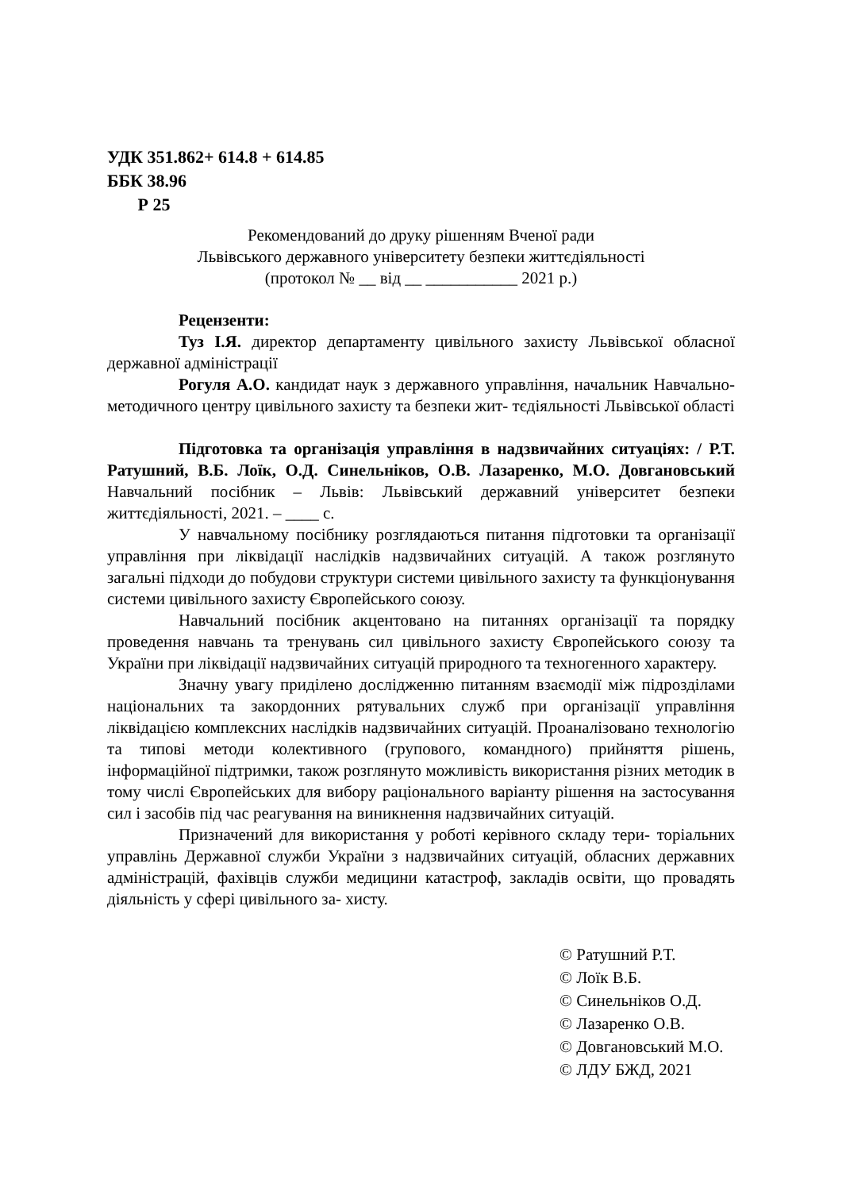УДК 351.862+ 614.8 + 614.85
ББК 38.96
Р 25
Рекомендований до друку рішенням Вченої ради
Львівського державного університету безпеки життєдіяльності
(протокол № __ від __ ___________ 2021 р.)
Рецензенти:
Туз І.Я. директор департаменту цивільного захисту Львівської обласної державної адміністрації
Рогуля А.О. кандидат наук з державного управління, начальник Навчально-методичного центру цивільного захисту та безпеки жит- тєдіяльності Львівської області
Підготовка та організація управління в надзвичайних ситуаціях: / Р.Т. Ратушний, В.Б. Лоїк, О.Д. Синельніков, О.В. Лазаренко, М.О. Довгановський Навчальний посібник – Львів: Львівський державний університет безпеки життєдіяльності, 2021. – ____ с.
У навчальному посібнику розглядаються питання підготовки та організації управління при ліквідації наслідків надзвичайних ситуацій. А також розглянуто загальні підходи до побудови структури системи цивільного захисту та функціонування системи цивільного захисту Європейського союзу.
Навчальний посібник акцентовано на питаннях організації та порядку проведення навчань та тренувань сил цивільного захисту Європейського союзу та України при ліквідації надзвичайних ситуацій природного та техногенного характеру.
Значну увагу приділено дослідженню питанням взаємодії між підрозділами національних та закордонних рятувальних служб при організації управління ліквідацією комплексних наслідків надзвичайних ситуацій. Проаналізовано технологію та типові методи колективного (групового, командного) прийняття рішень, інформаційної підтримки, також розглянуто можливість використання різних методик в тому числі Європейських для вибору раціонального варіанту рішення на застосування сил і засобів під час реагування на виникнення надзвичайних ситуацій.
Призначений для використання у роботі керівного складу тери- торіальних управлінь Державної служби України з надзвичайних ситуацій, обласних державних адміністрацій, фахівців служби медицини катастроф, закладів освіти, що провадять діяльність у сфері цивільного за- хисту.
© Ратушний Р.Т.
© Лоїк В.Б.
© Синельніков О.Д.
© Лазаренко О.В.
© Довгановський М.О.
© ЛДУ БЖД, 2021